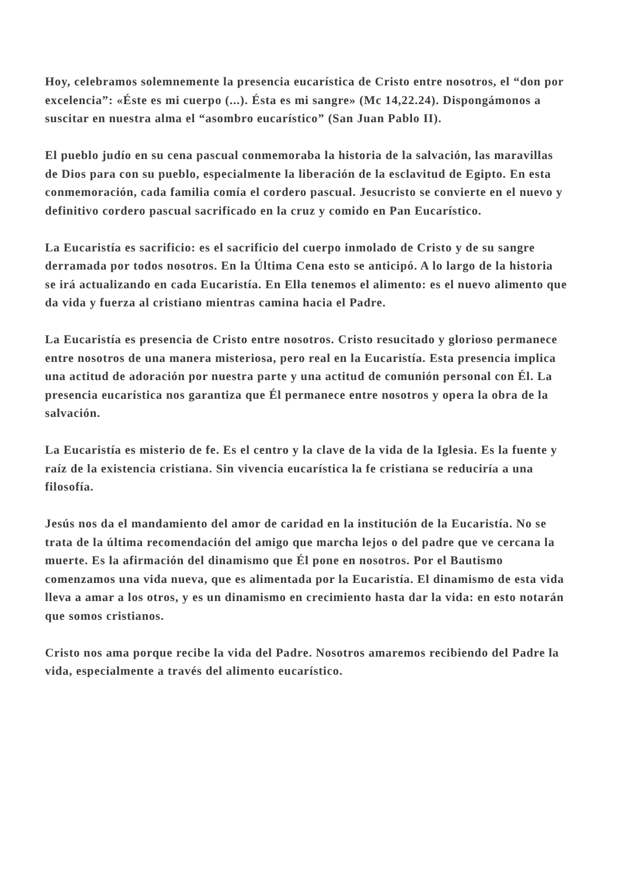Hoy, celebramos solemnemente la presencia eucarística de Cristo entre nosotros, el “don por excelencia”: «Éste es mi cuerpo (...). Ésta es mi sangre» (Mc 14,22.24). Dispongámonos a suscitar en nuestra alma el “asombro eucarístico” (San Juan Pablo II).
El pueblo judío en su cena pascual conmemoraba la historia de la salvación, las maravillas de Dios para con su pueblo, especialmente la liberación de la esclavitud de Egipto. En esta conmemoración, cada familia comía el cordero pascual. Jesucristo se convierte en el nuevo y definitivo cordero pascual sacrificado en la cruz y comido en Pan Eucarístico.
La Eucaristía es sacrificio: es el sacrificio del cuerpo inmolado de Cristo y de su sangre derramada por todos nosotros. En la Última Cena esto se anticipó. A lo largo de la historia se irá actualizando en cada Eucaristía. En Ella tenemos el alimento: es el nuevo alimento que da vida y fuerza al cristiano mientras camina hacia el Padre.
La Eucaristía es presencia de Cristo entre nosotros. Cristo resucitado y glorioso permanece entre nosotros de una manera misteriosa, pero real en la Eucaristía. Esta presencia implica una actitud de adoración por nuestra parte y una actitud de comunión personal con Él. La presencia eucarística nos garantiza que Él permanece entre nosotros y opera la obra de la salvación.
La Eucaristía es misterio de fe. Es el centro y la clave de la vida de la Iglesia. Es la fuente y raíz de la existencia cristiana. Sin vivencia eucarística la fe cristiana se reduciría a una filosofía.
Jesús nos da el mandamiento del amor de caridad en la institución de la Eucaristía. No se trata de la última recomendación del amigo que marcha lejos o del padre que ve cercana la muerte. Es la afirmación del dinamismo que Él pone en nosotros. Por el Bautismo comenzamos una vida nueva, que es alimentada por la Eucaristía. El dinamismo de esta vida lleva a amar a los otros, y es un dinamismo en crecimiento hasta dar la vida: en esto notarán que somos cristianos.
Cristo nos ama porque recibe la vida del Padre. Nosotros amaremos recibiendo del Padre la vida, especialmente a través del alimento eucarístico.